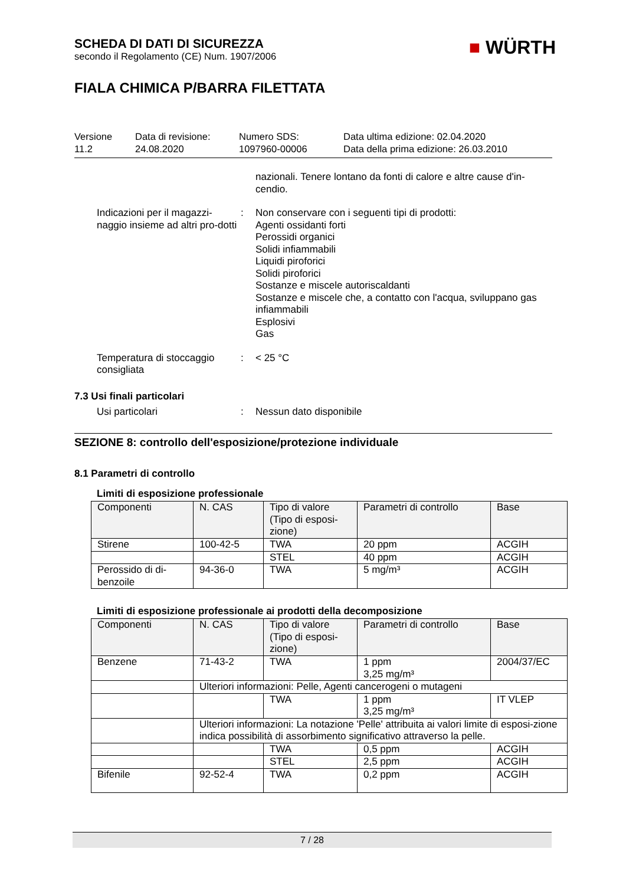SCHEDA DI DATI DI SICUREZZA
secondo il Regolamento (CE) Num. 1907/2006
■ WÜRTH
FIALA CHIMICA P/BARRA FILETTATA
Versione
11.2
Data di revisione:
24.08.2020
Numero SDS:
1097960-00006
Data ultima edizione: 02.04.2020
Data della prima edizione: 26.03.2010
nazionali. Tenere lontano da fonti di calore e altre cause d'in-cendio.
Indicazioni per il magazzi-naggio insieme ad altri pro-dotti
: Non conservare con i seguenti tipi di prodotti:
Agenti ossidanti forti
Perossidi organici
Solidi infiammabili
Liquidi piroforici
Solidi piroforici
Sostanze e miscele autoriscaldanti
Sostanze e miscele che, a contatto con l'acqua, sviluppano gas infiammabili
Esplosivi
Gas
Temperatura di stoccaggio consigliata
: < 25 °C
7.3 Usi finali particolari
Usi particolari : Nessun dato disponibile
SEZIONE 8: controllo dell'esposizione/protezione individuale
8.1 Parametri di controllo
Limiti di esposizione professionale
| Componenti | N. CAS | Tipo di valore (Tipo di esposi-zione) | Parametri di controllo | Base |
| --- | --- | --- | --- | --- |
| Stirene | 100-42-5 | TWA | 20 ppm | ACGIH |
| | | STEL | 40 ppm | ACGIH |
| Perossido di di-benzoile | 94-36-0 | TWA | 5 mg/m³ | ACGIH |
Limiti di esposizione professionale ai prodotti della decomposizione
| Componenti | N. CAS | Tipo di valore (Tipo di esposi-zione) | Parametri di controllo | Base |
| --- | --- | --- | --- | --- |
| Benzene | 71-43-2 | TWA | 1 ppm 3,25 mg/m³ | 2004/37/EC |
| | Ulteriori informazioni: Pelle, Agenti cancerogeni o mutageni | | | |
| | | TWA | 1 ppm 3,25 mg/m³ | IT VLEP |
| | Ulteriori informazioni: La notazione 'Pelle' attribuita ai valori limite di esposi-zione indica possibilità di assorbimento significativo attraverso la pelle. | | | |
| | | TWA | 0,5 ppm | ACGIH |
| | | STEL | 2,5 ppm | ACGIH |
| Bifenile | 92-52-4 | TWA | 0,2 ppm | ACGIH |
7 / 28